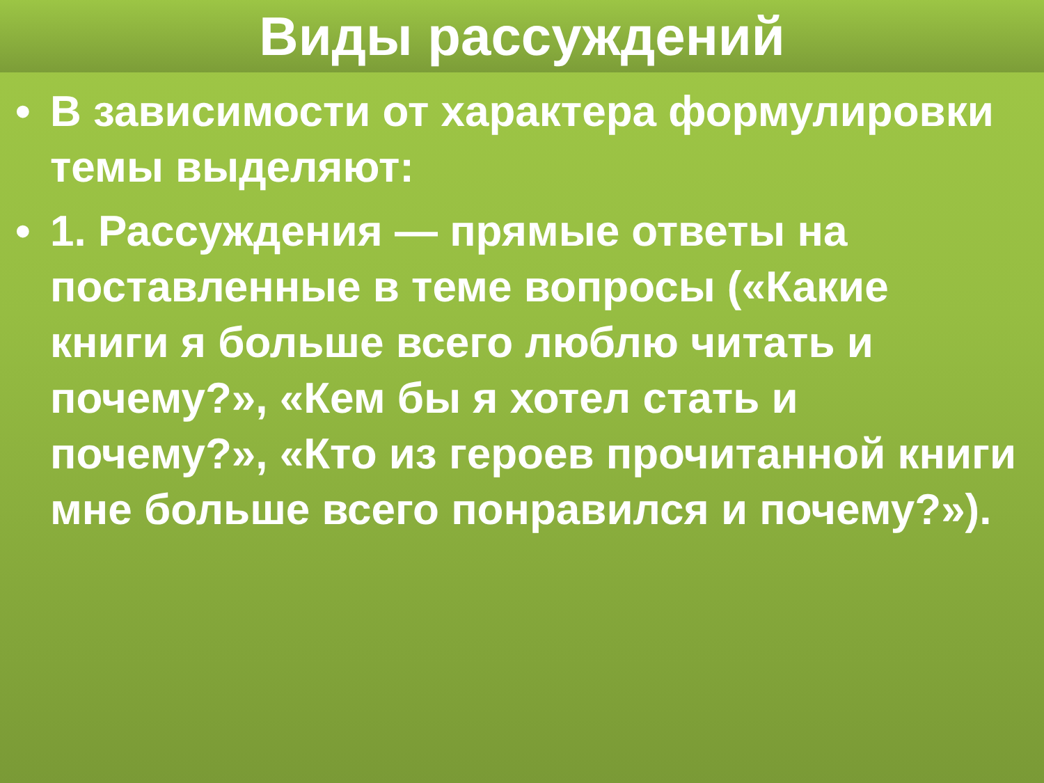Виды рассуждений
• В зависимости от характера формулировки темы выделяют:
• 1. Рассуждения — прямые ответы на поставленные в теме вопросы («Какие книги я больше всего люблю читать и почему?», «Кем бы я хотел стать и почему?», «Кто из героев прочитанной книги мне больше всего понравился и почему?»).